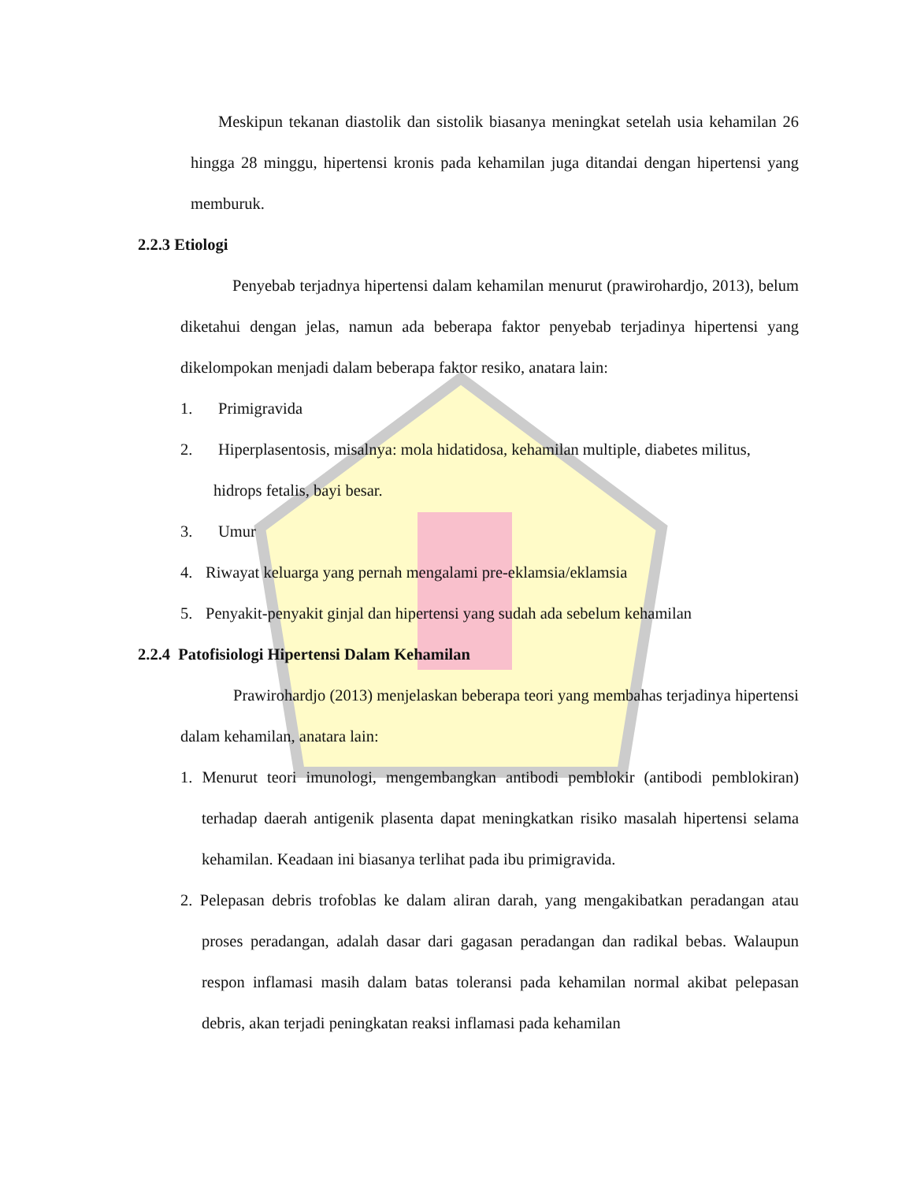Meskipun tekanan diastolik dan sistolik biasanya meningkat setelah usia kehamilan 26 hingga 28 minggu, hipertensi kronis pada kehamilan juga ditandai dengan hipertensi yang memburuk.
2.2.3 Etiologi
Penyebab terjadnya hipertensi dalam kehamilan menurut (prawirohardjo, 2013), belum diketahui dengan jelas, namun ada beberapa faktor penyebab terjadinya hipertensi yang dikelompokan menjadi dalam beberapa faktor resiko, anatara lain:
1. Primigravida
2. Hiperplasentosis, misalnya: mola hidatidosa, kehamilan multiple, diabetes militus,
hidrops fetalis, bayi besar.
3. Umur
4. Riwayat keluarga yang pernah mengalami pre-eklamsia/eklamsia
5. Penyakit-penyakit ginjal dan hipertensi yang sudah ada sebelum kehamilan
2.2.4 Patofisiologi Hipertensi Dalam Kehamilan
Prawirohardjo (2013) menjelaskan beberapa teori yang membahas terjadinya hipertensi dalam kehamilan, anatara lain:
1. Menurut teori imunologi, mengembangkan antibodi pemblokir (antibodi pemblokiran) terhadap daerah antigenik plasenta dapat meningkatkan risiko masalah hipertensi selama kehamilan. Keadaan ini biasanya terlihat pada ibu primigravida.
2. Pelepasan debris trofoblas ke dalam aliran darah, yang mengakibatkan peradangan atau proses peradangan, adalah dasar dari gagasan peradangan dan radikal bebas. Walaupun respon inflamasi masih dalam batas toleransi pada kehamilan normal akibat pelepasan debris, akan terjadi peningkatan reaksi inflamasi pada kehamilan